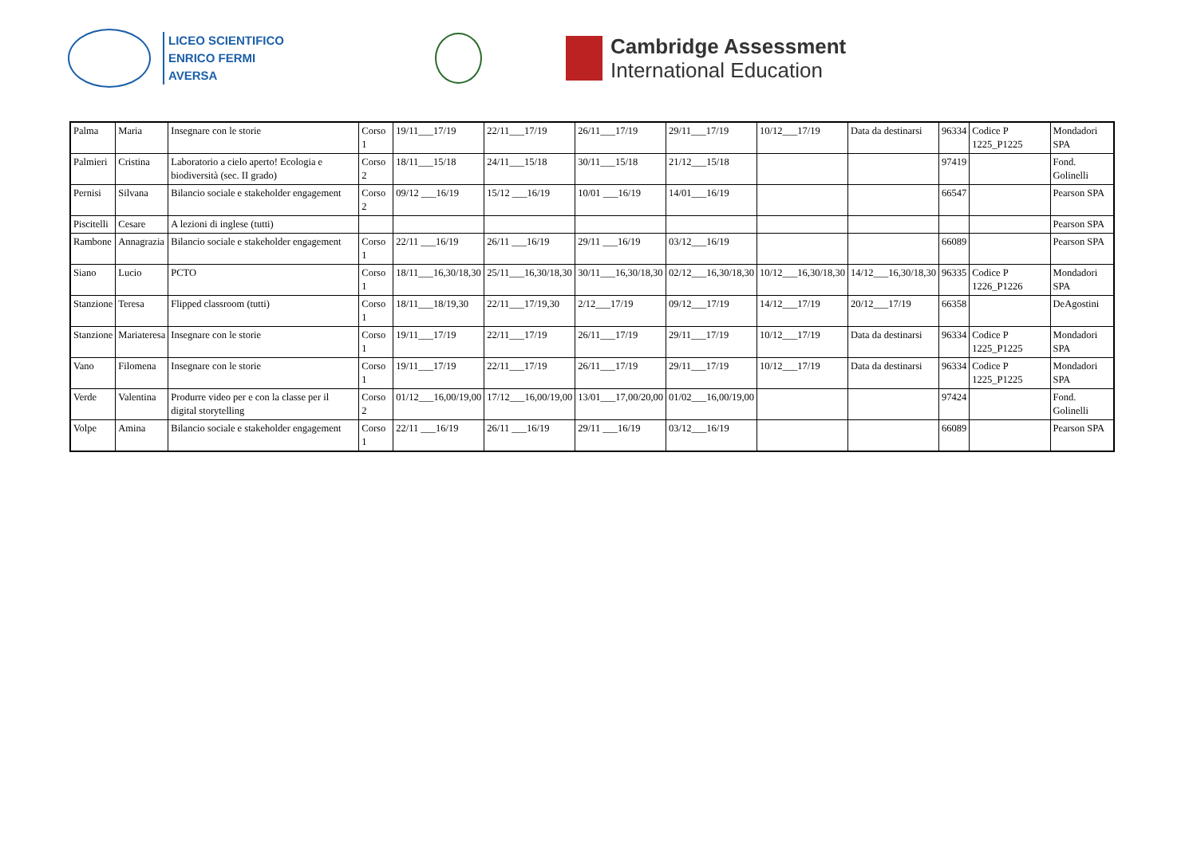LICEO SCIENTIFICO
ENRICO FERMI
AVERSA
Cambridge Assessment
International Education
| Palma | Maria | Insegnare con le storie | Corso 1 | 19/11___17/19 | 22/11___17/19 | 26/11___17/19 | 29/11___17/19 | 10/12___17/19 | Data da destinarsi | 96334 | Codice P 1225_P1225 | Mondadori SPA |
| Palmieri | Cristina | Laboratorio a cielo aperto! Ecologia e biodiversità (sec. II grado) | Corso 2 | 18/11___15/18 | 24/11___15/18 | 30/11___15/18 | 21/12___15/18 | | | 97419 | | Fond. Golinelli |
| Pernisi | Silvana | Bilancio sociale e stakeholder engagement | Corso 2 | 09/12 ___16/19 | 15/12 ___16/19 | 10/01 ___16/19 | 14/01___16/19 | | | 66547 | | Pearson SPA |
| Piscitelli | Cesare | A lezioni di inglese (tutti) | | | | | | | | | | Pearson SPA |
| Rambone | Annagrazia | Bilancio sociale e stakeholder engagement | Corso 1 | 22/11 ___16/19 | 26/11 ___16/19 | 29/11 ___16/19 | 03/12___16/19 | | | 66089 | | Pearson SPA |
| Siano | Lucio | PCTO | Corso 1 | 18/11___16,30/18,30 | 25/11___16,30/18,30 | 30/11___16,30/18,30 | 02/12___16,30/18,30 | 10/12___16,30/18,30 | 14/12___16,30/18,30 | 96335 | Codice P 1226_P1226 | Mondadori SPA |
| Stanzione | Teresa | Flipped classroom (tutti) | Corso 1 | 18/11___18/19,30 | 22/11___17/19,30 | 2/12___17/19 | 09/12___17/19 | 14/12___17/19 | 20/12___17/19 | 66358 | | DeAgostini |
| Stanzione | Mariateresa | Insegnare con le storie | Corso 1 | 19/11___17/19 | 22/11___17/19 | 26/11___17/19 | 29/11___17/19 | 10/12___17/19 | Data da destinarsi | 96334 | Codice P 1225_P1225 | Mondadori SPA |
| Vano | Filomena | Insegnare con le storie | Corso 1 | 19/11___17/19 | 22/11___17/19 | 26/11___17/19 | 29/11___17/19 | 10/12___17/19 | Data da destinarsi | 96334 | Codice P 1225_P1225 | Mondadori SPA |
| Verde | Valentina | Produrre video per e con la classe per il digital storytelling | Corso 2 | 01/12___16,00/19,00 | 17/12___16,00/19,00 | 13/01___17,00/20,00 | 01/02___16,00/19,00 | | | 97424 | | Fond. Golinelli |
| Volpe | Amina | Bilancio sociale e stakeholder engagement | Corso 1 | 22/11 ___16/19 | 26/11 ___16/19 | 29/11 ___16/19 | 03/12___16/19 | | | 66089 | | Pearson SPA |